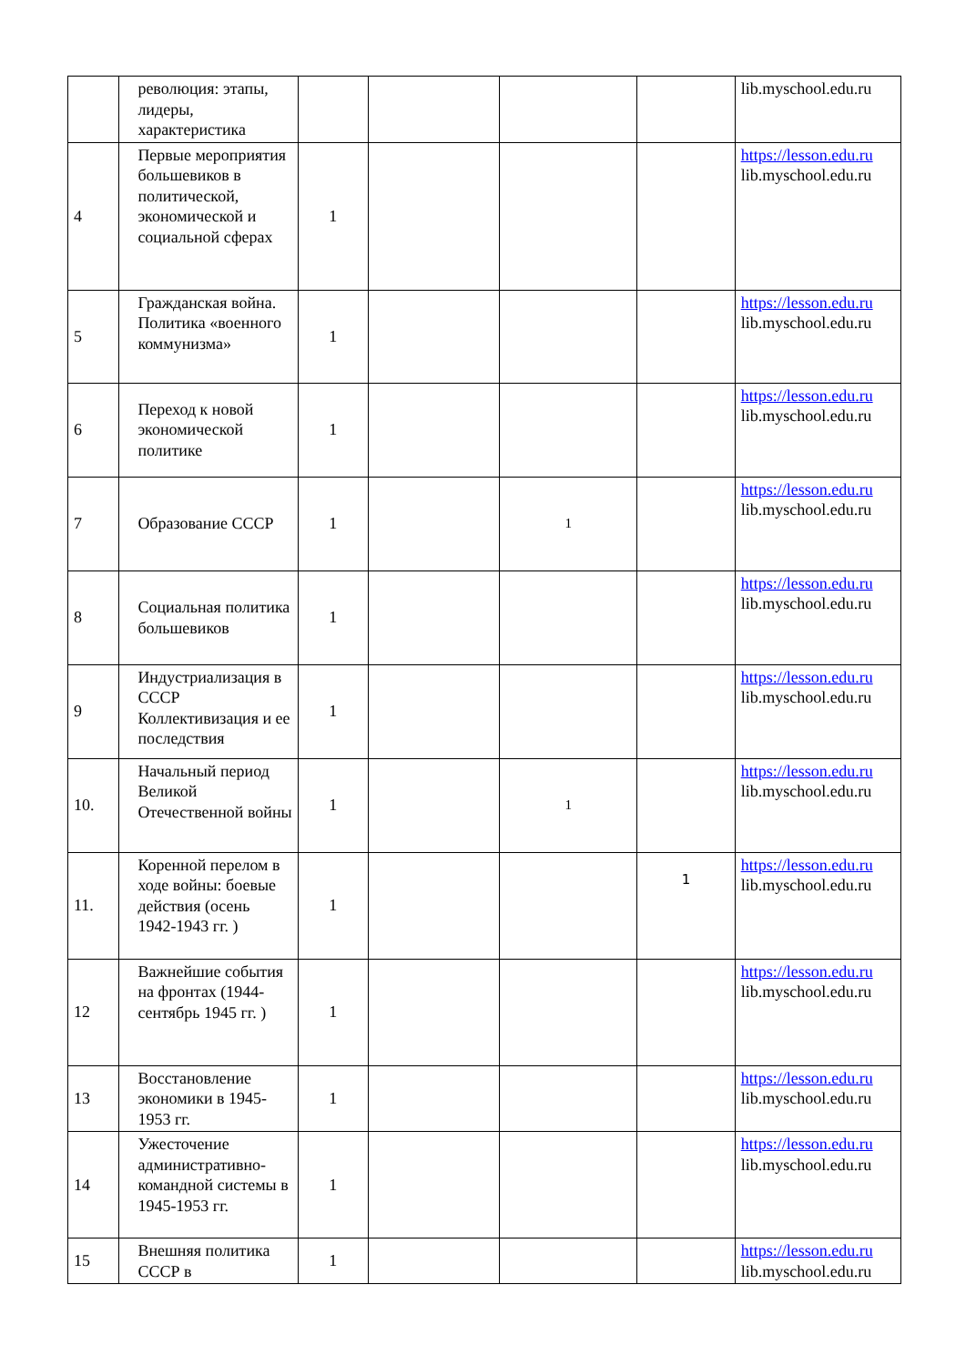| | революция: этапы, лидеры, характеристика | | | | | lib.myschool.edu.ru |
| 4 | Первые мероприятия большевиков в политической, экономической и социальной сферах | 1 | | | | https://lesson.edu.ru lib.myschool.edu.ru |
| 5 | Гражданская война. Политика «военного коммунизма» | 1 | | | | https://lesson.edu.ru lib.myschool.edu.ru |
| 6 | Переход к новой экономической политике | 1 | | | | https://lesson.edu.ru lib.myschool.edu.ru |
| 7 | Образование СССР | 1 | | 1 | | https://lesson.edu.ru lib.myschool.edu.ru |
| 8 | Социальная политика большевиков | 1 | | | | https://lesson.edu.ru lib.myschool.edu.ru |
| 9 | Индустриализация в СССР Коллективизация и ее последствия | 1 | | | | https://lesson.edu.ru lib.myschool.edu.ru |
| 10. | Начальный период Великой Отечественной войны | 1 | | 1 | | https://lesson.edu.ru lib.myschool.edu.ru |
| 11. | Коренной перелом в ходе войны: боевые действия (осень 1942-1943 гг. ) | 1 | | | 1 | https://lesson.edu.ru lib.myschool.edu.ru |
| 12 | Важнейшие события на фронтах (1944-сентябрь 1945 гг. ) | 1 | | | | https://lesson.edu.ru lib.myschool.edu.ru |
| 13 | Восстановление экономики в 1945-1953 гг. | 1 | | | | https://lesson.edu.ru lib.myschool.edu.ru |
| 14 | Ужесточение административно-командной системы в 1945-1953 гг. | 1 | | | | https://lesson.edu.ru lib.myschool.edu.ru |
| 15 | Внешняя политика СССР в | 1 | | | | https://lesson.edu.ru lib.myschool.edu.ru |